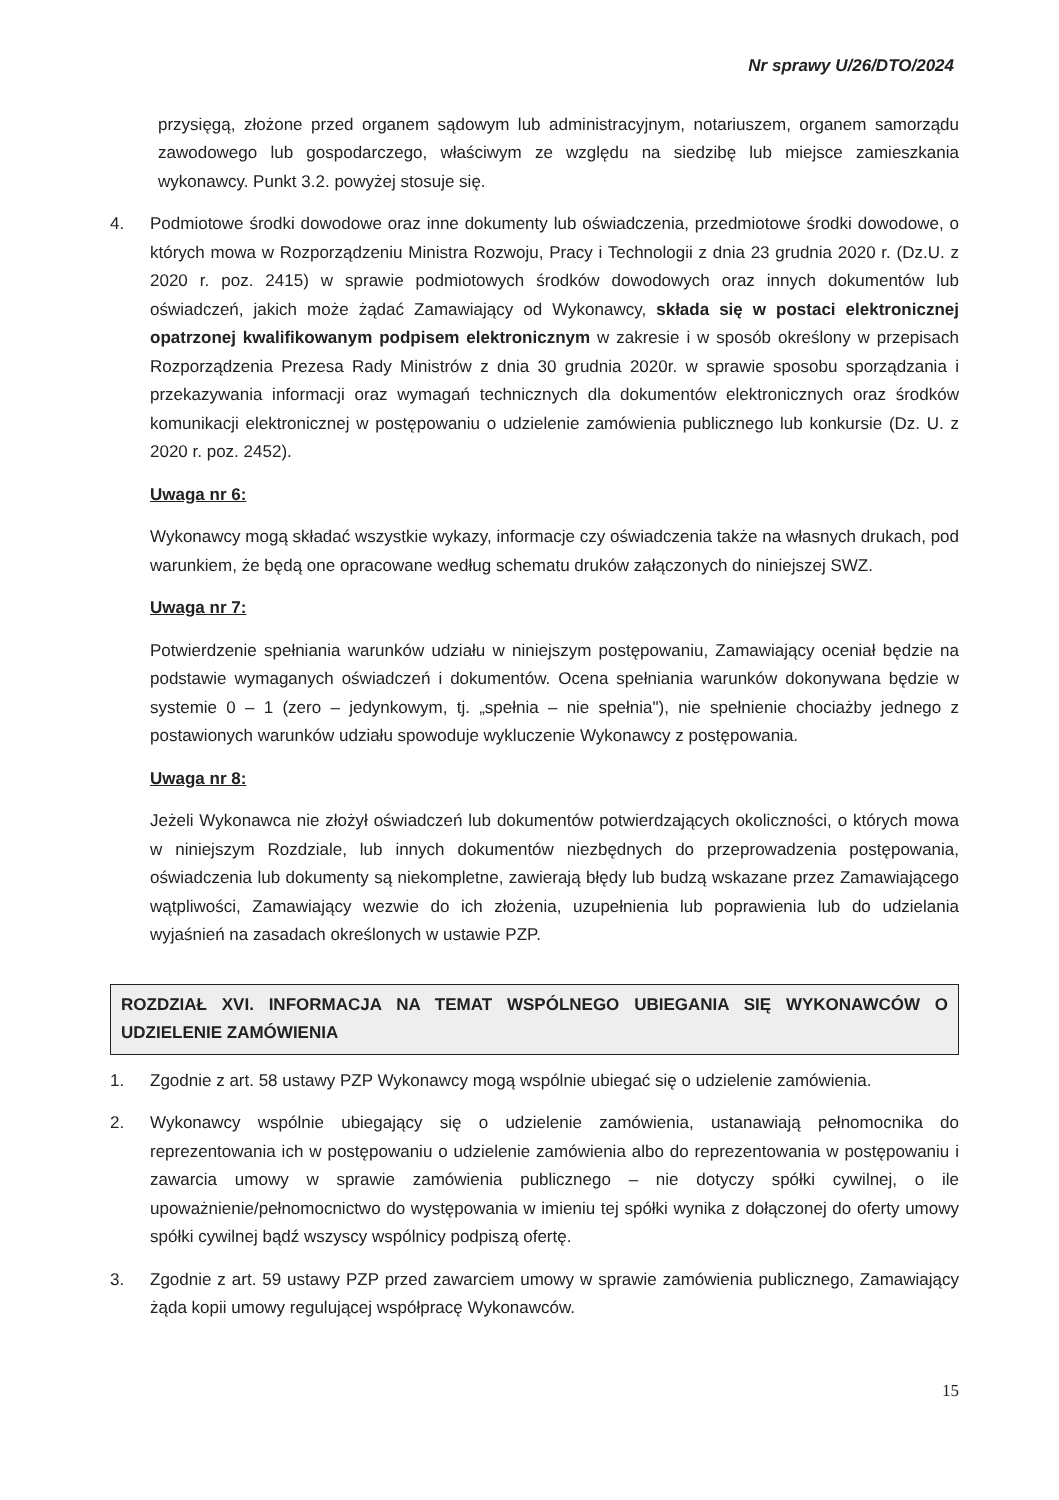Nr sprawy U/26/DTO/2024
przysięgą, złożone przed organem sądowym lub administracyjnym, notariuszem, organem samorządu zawodowego lub gospodarczego, właściwym ze względu na siedzibę lub miejsce zamieszkania wykonawcy. Punkt 3.2. powyżej stosuje się.
4. Podmiotowe środki dowodowe oraz inne dokumenty lub oświadczenia, przedmiotowe środki dowodowe, o których mowa w Rozporządzeniu Ministra Rozwoju, Pracy i Technologii z dnia 23 grudnia 2020 r. (Dz.U. z 2020 r. poz. 2415) w sprawie podmiotowych środków dowodowych oraz innych dokumentów lub oświadczeń, jakich może żądać Zamawiający od Wykonawcy, składa się w postaci elektronicznej opatrzonej kwalifikowanym podpisem elektronicznym w zakresie i w sposób określony w przepisach Rozporządzenia Prezesa Rady Ministrów z dnia 30 grudnia 2020r. w sprawie sposobu sporządzania i przekazywania informacji oraz wymagań technicznych dla dokumentów elektronicznych oraz środków komunikacji elektronicznej w postępowaniu o udzielenie zamówienia publicznego lub konkursie (Dz. U. z 2020 r. poz. 2452).
Uwaga nr 6:
Wykonawcy mogą składać wszystkie wykazy, informacje czy oświadczenia także na własnych drukach, pod warunkiem, że będą one opracowane według schematu druków załączonych do niniejszej SWZ.
Uwaga nr 7:
Potwierdzenie spełniania warunków udziału w niniejszym postępowaniu, Zamawiający oceniał będzie na podstawie wymaganych oświadczeń i dokumentów. Ocena spełniania warunków dokonywana będzie w systemie 0 – 1 (zero – jedynkowym, tj. „spełnia – nie spełnia"), nie spełnienie chociażby jednego z postawionych warunków udziału spowoduje wykluczenie Wykonawcy z postępowania.
Uwaga nr 8:
Jeżeli Wykonawca nie złożył oświadczeń lub dokumentów potwierdzających okoliczności, o których mowa w niniejszym Rozdziale, lub innych dokumentów niezbędnych do przeprowadzenia postępowania, oświadczenia lub dokumenty są niekompletne, zawierają błędy lub budzą wskazane przez Zamawiającego wątpliwości, Zamawiający wezwie do ich złożenia, uzupełnienia lub poprawienia lub do udzielania wyjaśnień na zasadach określonych w ustawie PZP.
ROZDZIAŁ XVI. INFORMACJA NA TEMAT WSPÓLNEGO UBIEGANIA SIĘ WYKONAWCÓW O UDZIELENIE ZAMÓWIENIA
1. Zgodnie z art. 58 ustawy PZP Wykonawcy mogą wspólnie ubiegać się o udzielenie zamówienia.
2. Wykonawcy wspólnie ubiegający się o udzielenie zamówienia, ustanawiają pełnomocnika do reprezentowania ich w postępowaniu o udzielenie zamówienia albo do reprezentowania w postępowaniu i zawarcia umowy w sprawie zamówienia publicznego – nie dotyczy spółki cywilnej, o ile upoważnienie/pełnomocnictwo do występowania w imieniu tej spółki wynika z dołączonej do oferty umowy spółki cywilnej bądź wszyscy wspólnicy podpiszą ofertę.
3. Zgodnie z art. 59 ustawy PZP przed zawarciem umowy w sprawie zamówienia publicznego, Zamawiający żąda kopii umowy regulującej współpracę Wykonawców.
15